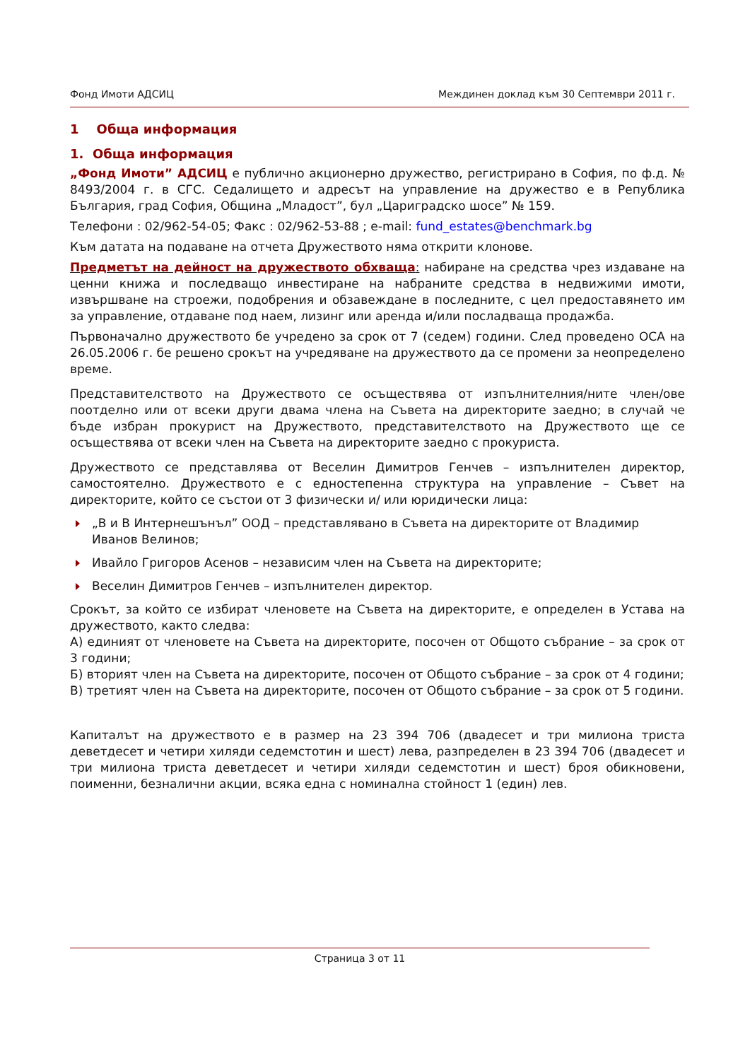Фонд Имоти АДСИЦ Междинен доклад към 30 Септември 2011 г.
1 Обща информация
1. Обща информация
„Фонд Имоти” АДСИЦ е публично акционерно дружество, регистрирано в София, по ф.д. № 8493/2004 г. в СГС. Седалището и адресът на управление на дружество е в Република България, град София, Община „Младост”, бул „Цариградско шосе” № 159.
Телефони : 02/962-54-05; Факс : 02/962-53-88 ; e-mail: fund_estates@benchmark.bg
Към датата на подаване на отчета Дружеството няма открити клонове.
Предметът на дейност на дружеството обхваща: набиране на средства чрез издаване на ценни книжа и последващо инвестиране на набраните средства в недвижими имоти, извършване на строежи, подобрения и обзавеждане в последните, с цел предоставянето им за управление, отдаване под наем, лизинг или аренда и/или посладваща продажба.
Първоначално дружеството бе учредено за срок от 7 (седем) години. След проведено ОСА на 26.05.2006 г. бе решено срокът на учредяване на дружеството да се промени за неопределено време.
Представителството на Дружеството се осъществява от изпълнителния/ните член/ове поотделно или от всеки други двама члена на Съвета на директорите заедно; в случай че бъде избран прокурист на Дружеството, представителството на Дружеството ще се осъществява от всеки член на Съвета на директорите заедно с прокуриста.
Дружеството се представлява от Веселин Димитров Генчев – изпълнителен директор, самостоятелно. Дружеството е с едностепенна структура на управление – Съвет на директорите, който се състои от 3 физически и/ или юридически лица:
„В и В Интернешънъл” ООД – представлявано в Съвета на директорите от Владимир Иванов Велинов;
Ивайло Григоров Асенов – независим член на Съвета на директорите;
Веселин Димитров Генчев – изпълнителен директор.
Срокът, за който се избират членовете на Съвета на директорите, е определен в Устава на дружеството, както следва:
А) единият от членовете на Съвета на директорите, посочен от Общото събрание – за срок от 3 години;
Б) вторият член на Съвета на директорите, посочен от Общото събрание – за срок от 4 години;
В) третият член на Съвета на директорите, посочен от Общото събрание – за срок от 5 години.
Капиталът на дружеството е в размер на 23 394 706 (двадесет и три милиона триста деветдесет и четири хиляди седемстотин и шест) лева, разпределен в 23 394 706 (двадесет и три милиона триста деветдесет и четири хиляди седемстотин и шест) броя обикновени, поименни, безналични акции, всяка една с номинална стойност 1 (един) лев.
Страница 3 от 11